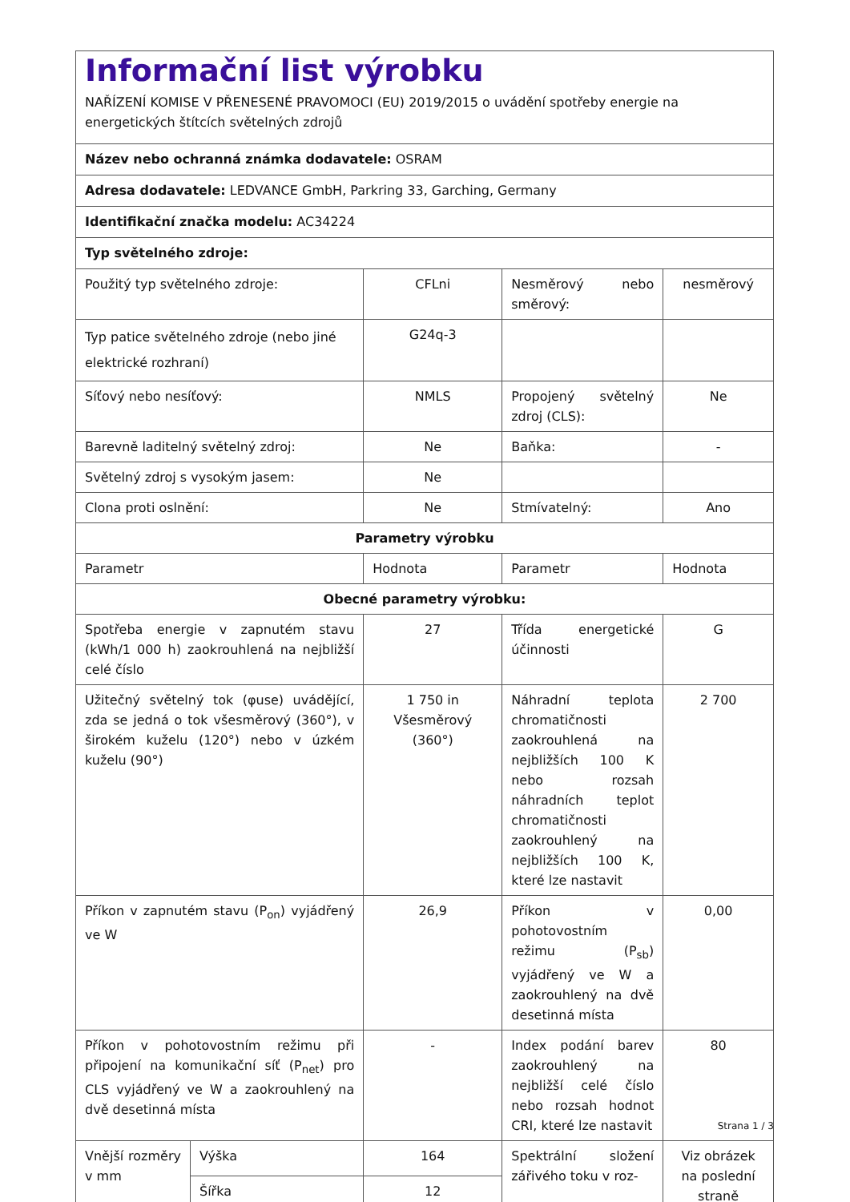| Informační list výrobku NAŘÍZENÍ KOMISE V PŘENESENÉ PRAVOMOCI (EU) 2019/2015 o uvádění spotřeby energie na energetických štítcích světelných zdrojů | | | | |
| Název nebo ochranná známka dodavatele: OSRAM | | | | |
| Adresa dodavatele: LEDVANCE GmbH, Parkring 33, Garching, Germany | | | | |
| Identifikační značka modelu: AC34224 | | | | |
| Typ světelného zdroje: | | | | |
| Použitý typ světelného zdroje: | | CFLni | Nesměrový nebo směrový: | nesměrový |
| Typ patice světelného zdroje (nebo jiné elektrické rozhraní) | | G24q-3 | | |
| Síťový nebo nesíťový: | | NMLS | Propojený světelný zdroj (CLS): | Ne |
| Barevně laditelný světelný zdroj: | | Ne | Baňka: | - |
| Světelný zdroj s vysokým jasem: | | Ne | | |
| Clona proti oslnění: | | Ne | Stmívatelný: | Ano |
| Parametry výrobku | | | | |
| Parametr | | Hodnota | Parametr | Hodnota |
| Obecné parametry výrobku: | | | | |
| Spotřeba energie v zapnutém stavu (kWh/1 000 h) zaokrouhlená na nejbližší celé číslo | | 27 | Třída energetické účinnosti | G |
| Užitečný světelný tok (φuse) uvádějící, zda se jedná o tok všesměrový (360°), v širokém kuželu (120°) nebo v úzkém kuželu (90°) | | 1 750 in Všesměrový (360°) | Náhradní teplota chromatičnosti zaokrouhlená na nejbližších 100 K nebo rozsah náhradních teplot chromatičnosti zaokrouhlený na nejbližších 100 K, které lze nastavit | 2 700 |
| Příkon v zapnutém stavu (P<sub>on</sub>) vyjádřený ve W | | 26,9 | Příkon v pohotovostním režimu (P<sub>sb</sub>) vyjádřený ve W a zaokrouhlený na dvě desetinná místa | 0,00 |
| Příkon v pohotovostním režimu při připojení na komunikační síť (P<sub>net</sub>) pro CLS vyjádřený ve W a zaokrouhlený na dvě desetinná místa | | - | Index podání barev zaokrouhlený na nejbližší celé číslo nebo rozsah hodnot CRI, které lze nastavit | 80 |
| Vnější rozměry v mm | Výška | 164 | Spektrální složení zářivého toku v roz- | Viz obrázek na poslední straně |
| | Šířka | 12 | | |
Strana 1 / 3